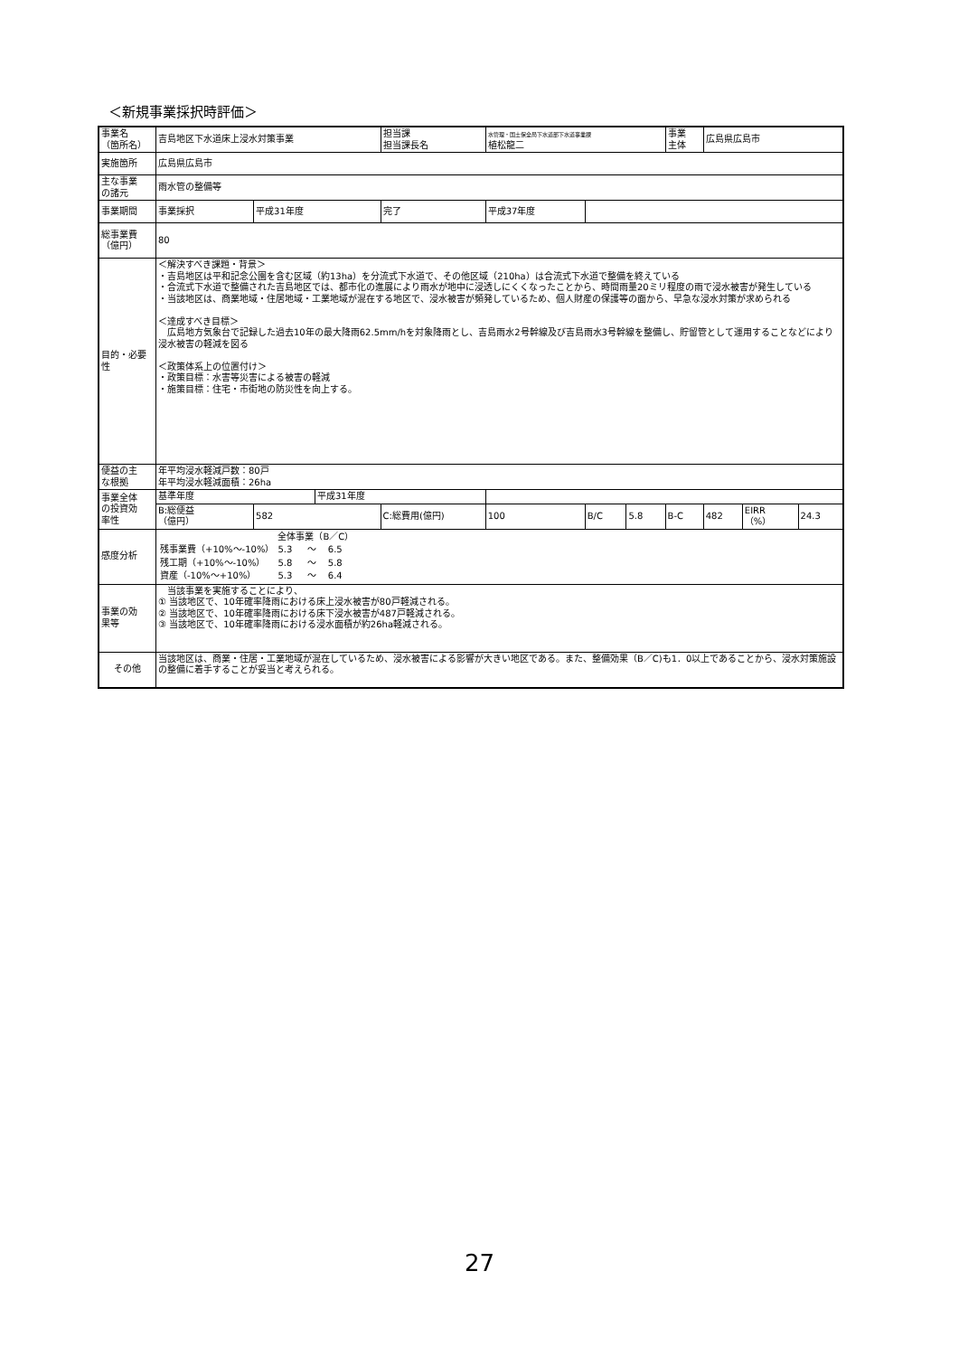＜新規事業採択時評価＞
| 事業名 （箇所名） | 吉島地区下水道床上浸水対策事業 | | | 担当課 担当課長名 | | 水管理・国土保全局下水道部下水道事業課 植松龍二 | | | 事業 主体 | 広島県広島市 | | |
| 実施箇所 | 広島県広島市 | | | | | | | | | | | |
| 主な事業 の諸元 | 雨水管の整備等 | | | | | | | | | | | |
| 事業期間 | 事業採択 | 平成31年度 | | 完了 | 平成37年度 | | | | | | | |
| 総事業費 （億円） | 80 | | | | | | | | | | | |
| 目的・必要性 | ＜解決すべき課題・背景＞ ・吉島地区は平和記念公園を含む区域（約13ha）を分流式下水道で、その他区域（210ha）は合流式下水道で整備を終えている ・合流式下水道で整備された吉島地区では、都市化の進展により雨水が地中に浸透しにくくなったことから、時間雨量20ミリ程度の雨で浸水被害が発生している ・当該地区は、商業地域・住居地域・工業地域が混在する地区で、浸水被害が頻発しているため、個人財産の保護等の面から、早急な浸水対策が求められる ＜達成すべき目標＞ 広島地方気象台で記録した過去10年の最大降雨62.5mm/hを対象降雨とし、吉島雨水2号幹線及び吉島雨水3号幹線を整備し、貯留管として運用することなどにより浸水被害の軽減を図る ＜政策体系上の位置付け＞ ・政策目標：水害等災害による被害の軽減 ・施策目標：住宅・市街地の防災性を向上する。 | | | | | | | | | | | |
| 便益の主 な根拠 | 年平均浸水軽減戸数：80戸 年平均浸水軽減面積：26ha | | | | | | | | | | | |
| 事業全体 の投資効 率性 | 基準年度 | | 平成31年度 | | | | | | | | | |
| | B:総便益 （億円） | 582 | | C:総費用(億円) | | 100 | B/C | 5.8 | B-C | 482 | EIRR （%） | 24.3 |
| 感度分析 | / / 全体事業（B／C） / / / / 残事業費（+10%～-10%） / 5.3 / ～ / 6.5 / / 残工期（+10%～-10%） / 5.8 / ～ / 5.8 / / 資産（-10%～+10%） / 5.3 / ～ / 6.4 / | | | | | | | | | | | |
| 事業の効 果等 | 当該事業を実施することにより、 ① 当該地区で、10年確率降雨における床上浸水被害が80戸軽減される。 ② 当該地区で、10年確率降雨における床下浸水被害が487戸軽減される。 ③ 当該地区で、10年確率降雨における浸水面積が約26ha軽減される。 | | | | | | | | | | | |
| その他 | 当該地区は、商業・住居・工業地域が混在しているため、浸水被害による影響が大きい地区である。また、整備効果（B／C)も1．0以上であることから、浸水対策施設の整備に着手することが妥当と考えられる。 | | | | | | | | | | | |
27